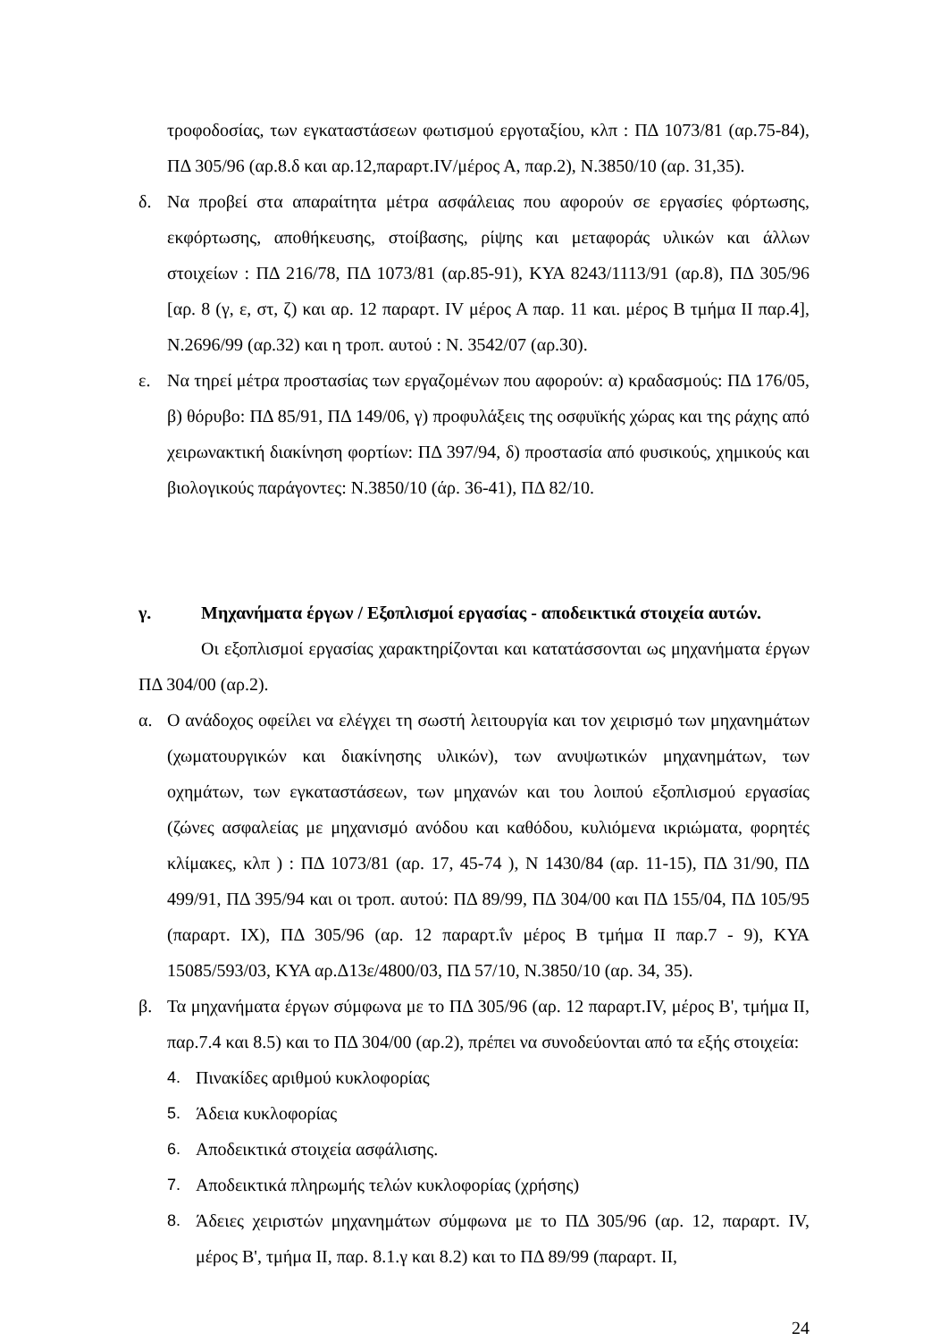τροφοδοσίας, των εγκαταστάσεων φωτισμού εργοταξίου, κλπ : ΠΔ 1073/81 (αρ.75-84), ΠΔ 305/96 (αρ.8.δ και αρ.12,παραρτ.ΙV/μέρος Α, παρ.2), Ν.3850/10 (αρ. 31,35).
δ. Να προβεί στα απαραίτητα μέτρα ασφάλειας που αφορούν σε εργασίες φόρτωσης, εκφόρτωσης, αποθήκευσης, στοίβασης, ρίψης και μεταφοράς υλικών και άλλων στοιχείων : ΠΔ 216/78, ΠΔ 1073/81 (αρ.85-91), ΚΥΑ 8243/1113/91 (αρ.8), ΠΔ 305/96 [αρ. 8 (γ, ε, στ, ζ) και αρ. 12 παραρτ. ΙV μέρος Α παρ. 11 και. μέρος Β τμήμα ΙΙ παρ.4], Ν.2696/99 (αρ.32) και η τροπ. αυτού : Ν. 3542/07 (αρ.30).
ε. Να τηρεί μέτρα προστασίας των εργαζομένων που αφορούν: α) κραδασμούς: ΠΔ 176/05, β) θόρυβο: ΠΔ 85/91, ΠΔ 149/06, γ) προφυλάξεις της οσφυϊκής χώρας και της ράχης από χειρωνακτική διακίνηση φορτίων: ΠΔ 397/94, δ) προστασία από φυσικούς, χημικούς και βιολογικούς παράγοντες: Ν.3850/10 (άρ. 36-41), ΠΔ 82/10.
γ. Μηχανήματα έργων / Εξοπλισμοί εργασίας - αποδεικτικά στοιχεία αυτών.
Οι εξοπλισμοί εργασίας χαρακτηρίζονται και κατατάσσονται ως μηχανήματα έργων ΠΔ 304/00 (αρ.2).
α. Ο ανάδοχος οφείλει να ελέγχει τη σωστή λειτουργία και τον χειρισμό των μηχανημάτων (χωματουργικών και διακίνησης υλικών), των ανυψωτικών μηχανημάτων, των οχημάτων, των εγκαταστάσεων, των μηχανών και του λοιπού εξοπλισμού εργασίας (ζώνες ασφαλείας με μηχανισμό ανόδου και καθόδου, κυλιόμενα ικριώματα, φορητές κλίμακες, κλπ ) : ΠΔ 1073/81 (αρ. 17, 45-74 ), Ν 1430/84 (αρ. 11-15), ΠΔ 31/90, ΠΔ 499/91, ΠΔ 395/94 και οι τροπ. αυτού: ΠΔ 89/99, ΠΔ 304/00 και ΠΔ 155/04, ΠΔ 105/95 (παραρτ. ΙΧ), ΠΔ 305/96 (αρ. 12 παραρτ.ΐν μέρος Β τμήμα ΙΙ παρ.7 - 9), ΚΥΑ 15085/593/03, ΚΥΑ αρ.Δ13ε/4800/03, ΠΔ 57/10, Ν.3850/10 (αρ. 34, 35).
β. Τα μηχανήματα έργων σύμφωνα με το ΠΔ 305/96 (αρ. 12 παραρτ.ΙV, μέρος Β', τμήμα ΙΙ, παρ.7.4 και 8.5) και το ΠΔ 304/00 (αρ.2), πρέπει να συνοδεύονται από τα εξής στοιχεία:
4. Πινακίδες αριθμού κυκλοφορίας
5. Άδεια κυκλοφορίας
6. Αποδεικτικά στοιχεία ασφάλισης.
7. Αποδεικτικά πληρωμής τελών κυκλοφορίας (χρήσης)
8. Άδειες χειριστών μηχανημάτων σύμφωνα με το ΠΔ 305/96 (αρ. 12, παραρτ. ΙV, μέρος Β', τμήμα ΙΙ, παρ. 8.1.γ και 8.2) και το ΠΔ 89/99 (παραρτ. ΙΙ,
24